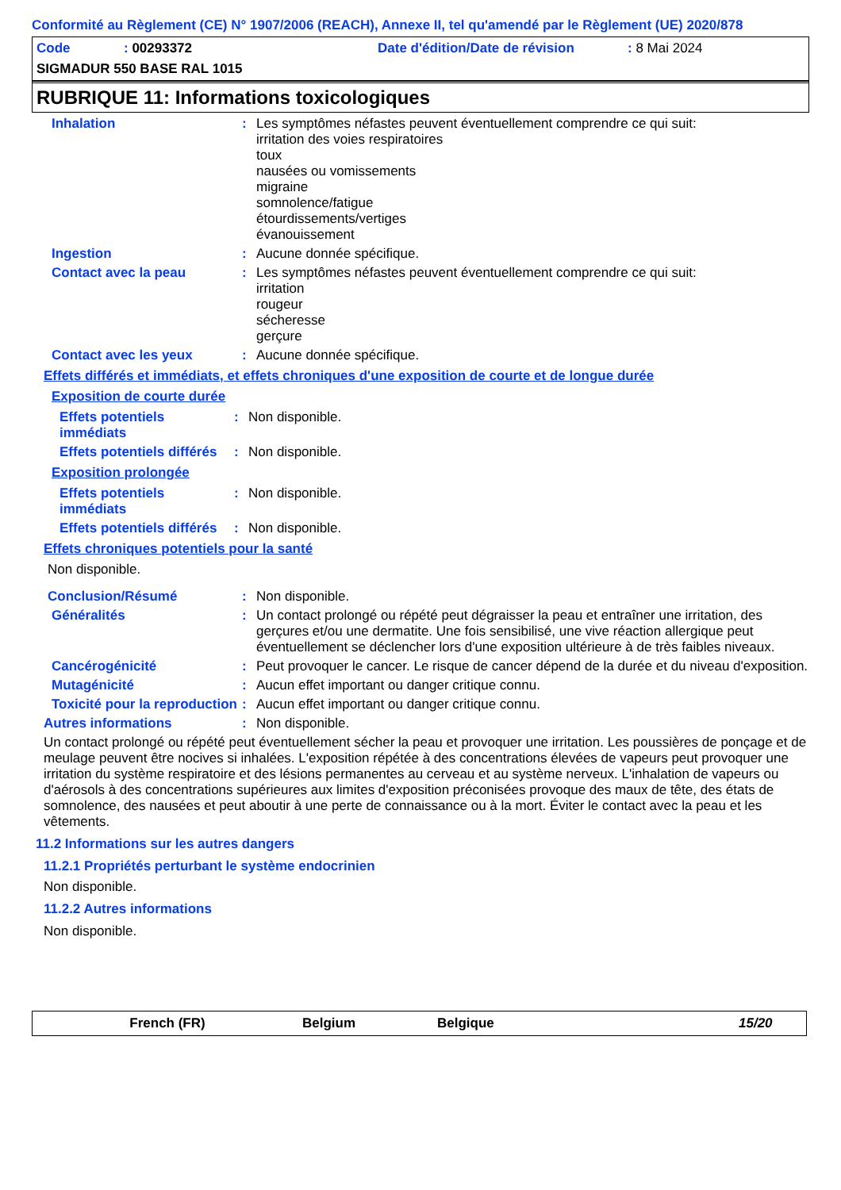Conformité au Règlement (CE) N° 1907/2006 (REACH), Annexe II, tel qu'amendé par le Règlement (UE) 2020/878
Code: 00293372 Date d'édition/Date de révision: 8 Mai 2024
SIGMADUR 550 BASE RAL 1015
RUBRIQUE 11: Informations toxicologiques
Inhalation :
Les symptômes néfastes peuvent éventuellement comprendre ce qui suit:
irritation des voies respiratoires
toux
nausées ou vomissements
migraine
somnolence/fatigue
étourdissements/vertiges
évanouissement
Ingestion :
Aucune donnée spécifique.
Contact avec la peau :
Les symptômes néfastes peuvent éventuellement comprendre ce qui suit:
irritation
rougeur
sécheresse
gerçure
Contact avec les yeux :
Aucune donnée spécifique.
Effets différés et immédiats, et effets chroniques d'une exposition de courte et de longue durée
Exposition de courte durée
Effets potentiels immédiats
:
Non disponible.
Effets potentiels différés
:
Non disponible.
Exposition prolongée
Effets potentiels immédiats
:
Non disponible.
Effets potentiels différés
:
Non disponible.
Effets chroniques potentiels pour la santé
Non disponible.
Conclusion/Résumé :
Non disponible.
Généralités :
Un contact prolongé ou répété peut dégraisser la peau et entraîner une irritation, des gerçures et/ou une dermatite. Une fois sensibilisé, une vive réaction allergique peut éventuellement se déclencher lors d'une exposition ultérieure à de très faibles niveaux.
Cancérogénicité :
Peut provoquer le cancer. Le risque de cancer dépend de la durée et du niveau d'exposition.
Mutagénicité :
Aucun effet important ou danger critique connu.
Toxicité pour la reproduction
:
Aucun effet important ou danger critique connu.
Autres informations :
Non disponible.
Un contact prolongé ou répété peut éventuellement sécher la peau et provoquer une irritation. Les poussières de ponçage et de meulage peuvent être nocives si inhalées. L'exposition répétée à des concentrations élevées de vapeurs peut provoquer une irritation du système respiratoire et des lésions permanentes au cerveau et au système nerveux. L'inhalation de vapeurs ou d'aérosols à des concentrations supérieures aux limites d'exposition préconisées provoque des maux de tête, des états de somnolence, des nausées et peut aboutir à une perte de connaissance ou à la mort. Éviter le contact avec la peau et les vêtements.
11.2 Informations sur les autres dangers
11.2.1 Propriétés perturbant le système endocrinien
Non disponible.
11.2.2 Autres informations
Non disponible.
French (FR) Belgium Belgique 15/20